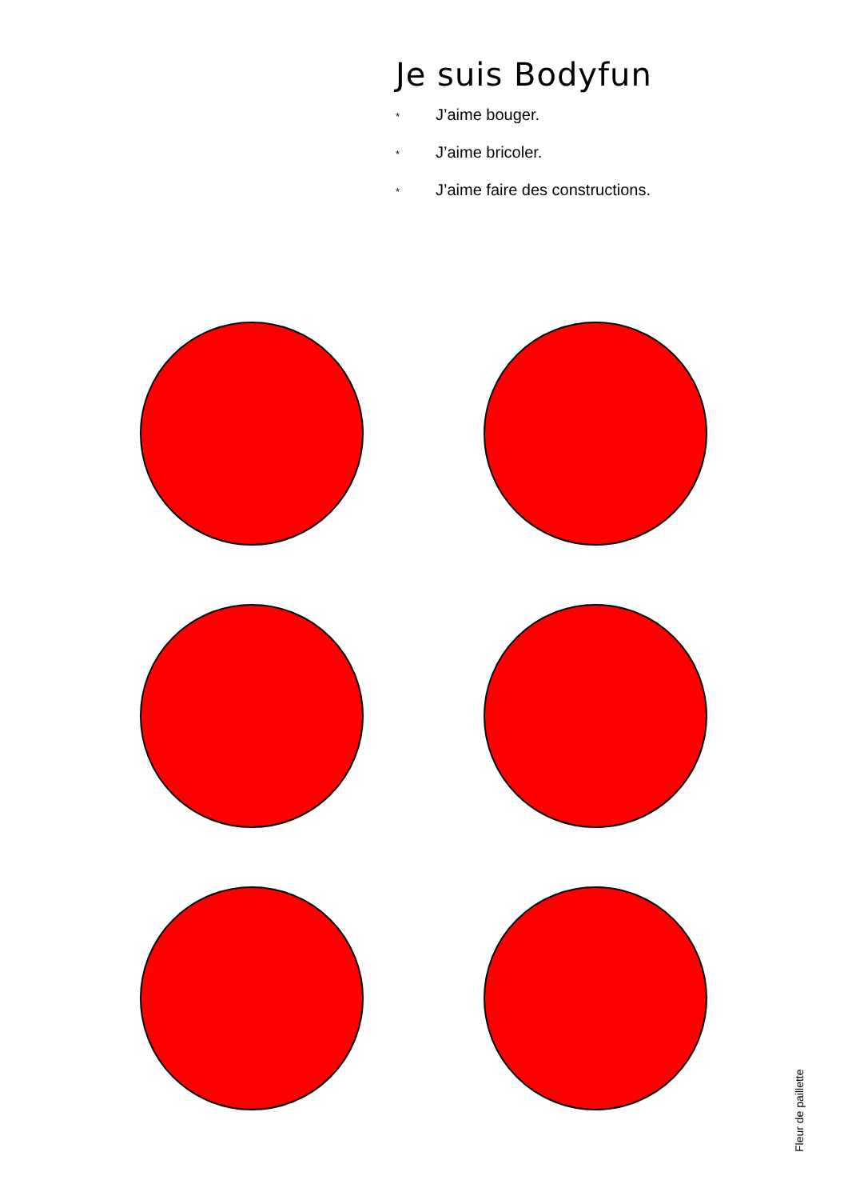Je suis Bodyfun
* J’aime bouger.
* J’aime bricoler.
* J’aime faire des constructions.
Fleur de paillette